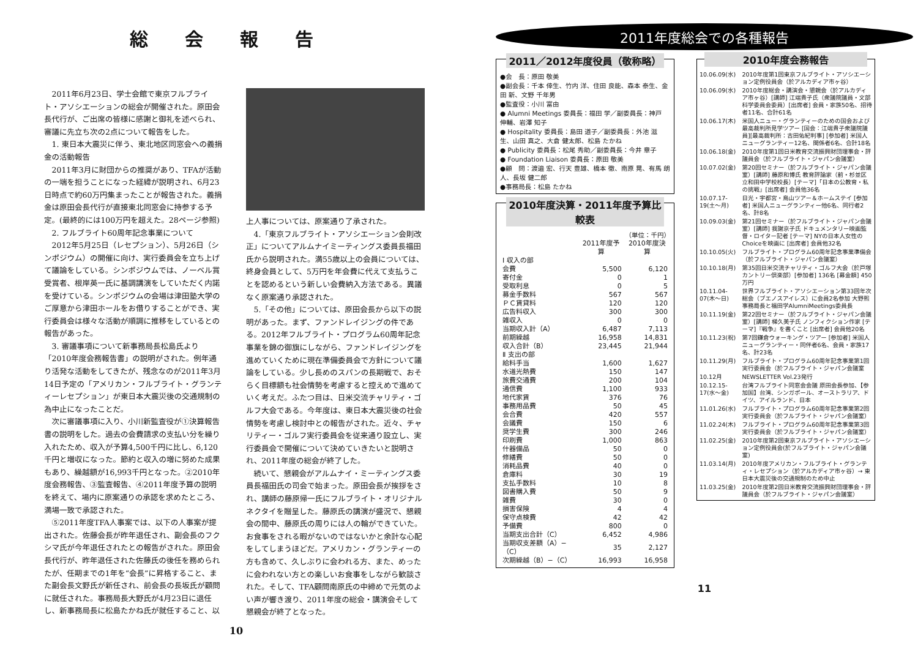総会報告
2011年6月23日、学士会館で東京フルブライト・アソシエーションの総会が開催された。原田会長代行が、ご出席の皆様に感謝と御礼を述べられ、審議に先立ち次の2点について報告をした。
1. 東日本大震災に伴う、東北地区同窓会への義捐金の活動報告
2011年3月に財団からの推奨があり、TFAが活動の一端を担うことになった経緯が説明され、6月23日時点で約60万円集まったことが報告された。義捐金は原田会長代行が直接東北同窓会に持参する予定。(最終的には100万円を超えた。28ページ参照)
2. フルブライト60周年記念事業について
2012年5月25日（レセプション）、5月26日（シンポジウム）の開催に向け、実行委員会を立ち上げて議論をしている。シンポジウムでは、ノーベル賞受賞者、根岸英一氏に基調講演をしていただく内諾を受けている。シンポジウムの会場は津田塾大学のご厚意から津田ホールをお借りすることができ、実行委員会は様々な活動が順調に推移をしているとの報告があった。
3. 審議事項について新事務局長松島氏より「2010年度会務報告書」の説明がされた。例年通り活発な活動をしてきたが、残念なのが2011年3月14日予定の「アメリカン・フルブライト・グランティーレセプション」が東日本大震災後の交通規制の為中止になったことだ。
次に審議事項に入り、小川新監査役が①決算報告書の説明をした。過去の会費請求の支払い分を繰り入れたため、収入が予算4,500千円に比し、6,120千円と増収になった。節約と収入の増に努めた成果もあり、繰越額が16,993千円となった。②2010年度会務報告、③監査報告、④2011年度予算の説明を終えて、場内に原案通りの承認を求めたところ、満場一致で承認された。
⑤2011年度TFA人事案では、以下の人事案が提出された。佐藤会長が昨年退任され、副会長のフクシマ氏が今年退任されたとの報告がされた。原田会長代行が、昨年退任された佐藤氏の後任を務められたが、任期までの1年を“会長”に昇格すること、また副会長文野氏が新任され、前会長の長坂氏が顧問に就任された。事務局長大野氏が4月23日に退任し、新事務局長に松島たかね氏が就任すること、以
上人事については、原案通り了承された。
4.「東京フルブライト・アソシエーション会則改正」についてアルムナイミーティングス委員長福田氏から説明された。満55歳以上の会員については、終身会員として、5万円を年会費に代えて支払うことを認めるという新しい会費納入方法である。異議なく原案通り承認された。
5.「その他」については、原田会長から以下の説明があった。まず、ファンドレイジングの件である。2012年フルブライト・プログラム60周年記念事業を錦の御旗にしながら、ファンドレイジングを進めていくために現在準備委員会で方針について議論をしている。少し長めのスパンの長期戦で、おそらく目標額も社会情勢を考慮すると控えめで進めていく考えだ。ふたつ目は、日米交流チャリティ・ゴルフ大会である。今年度は、東日本大震災後の社会情勢を考慮し検討中との報告がされた。近々、チャリティー・ゴルフ実行委員会を従来通り設立し、実行委員会で開催について決めていきたいと説明され、2011年度の総会が終了した。
続いて、懇親会がアルムナイ・ミーティングス委員長福田氏の司会で始まった。原田会長が挨拶をされ、講師の藤原帰一氏にフルブライト・オリジナルネクタイを贈呈した。藤原氏の講演が盛況で、懇親会の間中、藤原氏の周りには人の輪ができていた。お食事をされる暇がないのではないかと余計な心配をしてしまうほどだ。アメリカン・グランティーの方も含めて、久しぶりに会われる方、また、めったに会われない方との楽しいお食事をしながら歓談された。そして、TFA顧問南原氏の中締めで元気のよい声が響き渡り、2011年度の総会・講演会そして懇親会が終了となった。
10
2011年度総会での各種報告
2011／2012年度役員（敬称略）
●会　長：原田 敬美
●副会長：千本 倖生、竹内 洋、住田 良能、森本 泰生、金田 新、文野 千年男
●監査役：小川 富由
● Alumni Meetings 委員長：福田 学／副委員長：神戸 伸輔、岩澤 知子
● Hospitality 委員長：島田 道子／副委員長：外池 滋生、山田 真之、大倉 健太郎、松島 たかね
● Publicity 委員長：松尾 秀助／副委員長：今井 章子
● Foundation Liaison 委員長：原田 敬美
●顧　問：渡邉 宏、行天 豊雄、橋本 徹、南原 晃、有馬 朗人、長坂 健二郎
●事務局長：松島 たかね
2010年度決算・2011年度予算比較表
（単位：千円）
| | 2011年度予算 | 2010年度決算 |
| --- | --- | --- |
| Ⅰ 収入の部 | | |
| 会費 | 5,500 | 6,120 |
| 寄付金 | 0 | 1 |
| 受取利息 | 0 | 5 |
| 募金手数料 | 567 | 567 |
| ＰＣ賃貸料 | 120 | 120 |
| 広告料収入 | 300 | 300 |
| 雑収入 | 0 | 0 |
| 当期収入計（A） | 6,487 | 7,113 |
| 前期繰越 | 16,958 | 14,831 |
| 収入合計（B） | 23,445 | 21,944 |
| Ⅱ 支出の部 | | |
| 給料手当 | 1,600 | 1,627 |
| 水道光熱費 | 150 | 147 |
| 旅費交通費 | 200 | 104 |
| 通信費 | 1,100 | 933 |
| 地代家賃 | 376 | 76 |
| 事務用品費 | 50 | 45 |
| 会合費 | 420 | 557 |
| 会議費 | 150 | 6 |
| 奨学生費 | 300 | 246 |
| 印刷費 | 1,000 | 863 |
| 什器備品 | 50 | 0 |
| 修繕費 | 50 | 0 |
| 消耗品費 | 40 | 0 |
| 倉庫料 | 30 | 19 |
| 支払手数料 | 10 | 8 |
| 図書購入費 | 50 | 9 |
| 雑費 | 30 | 0 |
| 損害保険 | 4 | 4 |
| 保守点検費 | 42 | 42 |
| 予備費 | 800 | 0 |
| 当期支出合計（C） | 6,452 | 4,986 |
| 当期収支差額（A）−（C） | 35 | 2,127 |
| 次期繰越（B）−（C） | 16,993 | 16,958 |
2010年度会務報告
| 10.06.09(水) | 2010年度第1回東京フルブライト・アソシエーション定例役員会（於アルカディア市ヶ谷） |
| 10.06.09(水) | 2010年度総会・講演会・懇親会（於アルカディア市ヶ谷）[講師] 江端貴子氏（衆議院議員・文部科学委員会委員）[出席者] 会員・家族50名、招待者11名、合計61名 |
| 10.06.17(木) | 米国人ニュー・グランティーのための国会および最高裁判所見学ツアー [国会：江端貴子衆議院議員][最高裁判所：古田佑紀判事] [参加者] 米国人ニューグランティー12名、関係者6名、合計18名 |
| 10.06.18(金) | 2010年度第1回日米教育交流振興財団理事会・評議員会（於フルブライト・ジャパン会議室） |
| 10.07.02(金) | 第20回セミナー（於フルブライト・ジャパン会議室）[講師] 藤原和博氏 教育評論家（前・杉並区立和田中学校校長）[テーマ]「日本の公教育・私の挑戦」[出席者] 会員他36名 |
| 10.07.17-19(土〜月) | 日光・宇都宮・鳥山ツアー＆ホームステイ [参加者] 米国人ニューグランティー他6名、同行者2名、計8名 |
| 10.09.03(金) | 第21回セミナー（於フルブライト・ジャパン会議室）[講師] 我謝京子氏 ドキュメンタリー映画監督・ロイター記者 [テーマ] NYの日本人女性のChoiceを映画に [出席者] 会員他32名 |
| 10.10.05(火) | フルブライト・プログラム60周年記念事業準備会（於フルブライト・ジャパン会議室） |
| 10.10.18(月) | 第35回日米交流チャリティ・ゴルフ大会（於戸塚カントリー倶楽部）[参加者] 136名 [募金額] 450万円 |
| 10.11.04-07(木〜日) | 世界フルブライト・アソシエーション第33回年次総会（ブエノスアイレス）に会員2名参加 大野熙事務局長と福田学AlumniMeetings委員長 |
| 10.11.19(金) | 第22回セミナー（於フルブライト・ジャパン会議室）[講師] 梯久美子氏 ノンフィクション作家 [テーマ]『戦争』を書くこと [出席者] 会員他20名 |
| 10.11.23(祝) | 第7回鎌倉ウォーキング・ツアー [参加者] 米国人ニューグランティー・同伴者6名、会員・家族17名、計23名 |
| 10.11.29(月) | フルブライト・プログラム60周年記念事業第1回実行委員会（於フルブライト・ジャパン会議室 |
| 10.12月 | NEWSLETTER Vol.23発行 |
| 10.12.15-17(水〜金) | 台湾フルブライト同窓会会議 原田会長参加、【参加国】台湾、シンガポール、オーストラリア、ドイツ、アイルランド、日本 |
| 11.01.26(水) | フルブライト・プログラム60周年記念事業第2回実行委員会（於フルブライト・ジャパン会議室） |
| 11.02.24(木) | フルブライト・プログラム60周年記念事業第3回実行委員会（於フルブライト・ジャパン会議室） |
| 11.02.25(金) | 2010年度第2回東京フルブライト・アソシエーション定例役員会(於フルブライト・ジャパン会議室) |
| 11.03.14(月) | 2010年度アメリカン・フルブライト・グランティ・レセプション（於アルカディア市ヶ谷）→ 東日本大震災後の交通規制のため中止 |
| 11.03.25(金) | 2010年度第2回日米教育交流振興財団理事会・評議員会（於フルブライト・ジャパン会議室） |
11